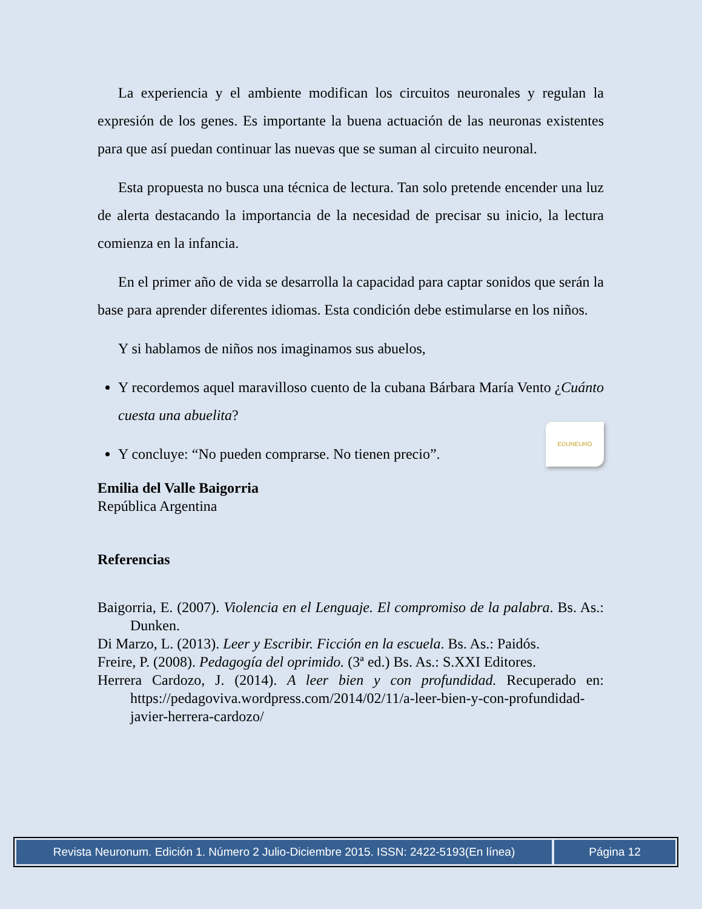La experiencia y el ambiente modifican los circuitos neuronales y regulan la expresión de los genes. Es importante la buena actuación de las neuronas existentes para que así puedan continuar las nuevas que se suman al circuito neuronal.
Esta propuesta no busca una técnica de lectura. Tan solo pretende encender una luz de alerta destacando la importancia de la necesidad de precisar su inicio, la lectura comienza en la infancia.
En el primer año de vida se desarrolla la capacidad para captar sonidos que serán la base para aprender diferentes idiomas. Esta condición debe estimularse en los niños.
Y si hablamos de niños nos imaginamos sus abuelos,
Y recordemos aquel maravilloso cuento de la cubana Bárbara María Vento ¿Cuánto cuesta una abuelita?
Y concluye: “No pueden comprarse. No tienen precio”. EDUNEURO
Emilia del Valle Baigorria
República Argentina
Referencias
Baigorria, E. (2007). Violencia en el Lenguaje. El compromiso de la palabra. Bs. As.: Dunken.
Di Marzo, L. (2013). Leer y Escribir. Ficción en la escuela. Bs. As.: Paidós.
Freire, P. (2008). Pedagogía del oprimido. (3ª ed.) Bs. As.: S.XXI Editores.
Herrera Cardozo, J. (2014). A leer bien y con profundidad. Recuperado en: https://pedagoviva.wordpress.com/2014/02/11/a-leer-bien-y-con-profundidad-javier-herrera-cardozo/
Revista Neuronum. Edición 1. Número 2 Julio-Diciembre 2015. ISSN: 2422-5193(En línea)
Página 12